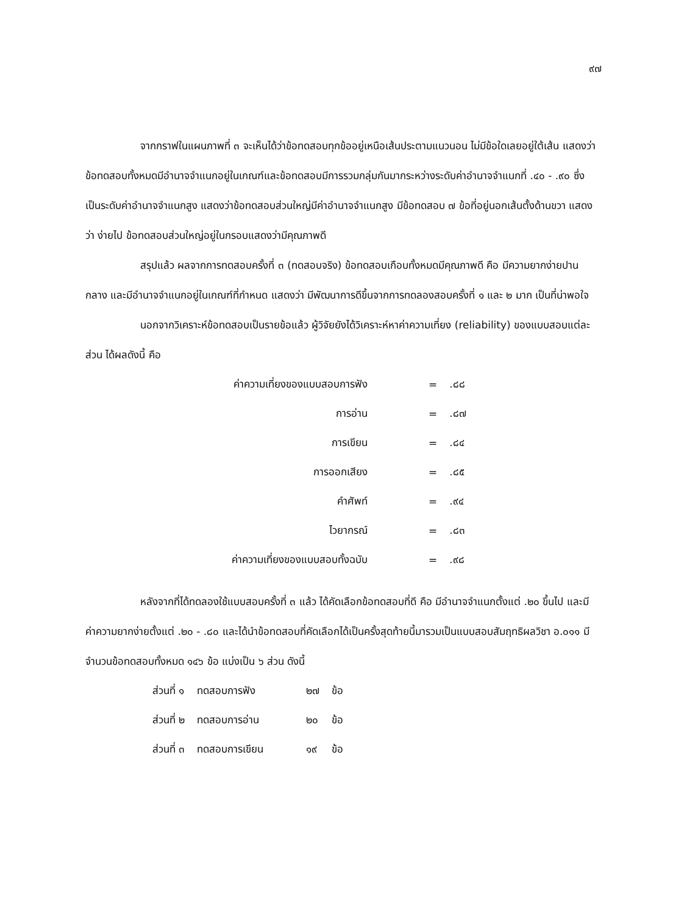๙๗
จากกราฟในแผนภาพที่ ๓ จะเห็นได้ว่าข้อทดสอบทุกข้ออยู่เหนือเส้นประตามแนวนอน ไม่มีข้อใดเลยอยู่ใต้เส้น แสดงว่า ข้อทดสอบทั้งหมดมีอำนาจจำแนกอยู่ในเกณฑ์และข้อทดสอบมีการรวมกลุ่มกันมากระหว่างระดับค่าอำนาจจำแนกที่ .๔๐ - .๙๐ ซึ่งเป็นระดับค่าอำนาจจำแนกสูง แสดงว่าข้อทดสอบส่วนใหญ่มีค่าอำนาจจำแนกสูง มีข้อทดสอบ ๗ ข้อที่อยู่นอกเส้นตั้งด้านขวา แสดงว่า ง่ายไป ข้อทดสอบส่วนใหญ่อยู่ในกรอบแสดงว่ามีคุณภาพดี
สรุปแล้ว ผลจากการทดสอบครั้งที่ ๓ (ทดสอบจริง) ข้อทดสอบเกือบทั้งหมดมีคุณภาพดี คือ มีความยากง่ายปานกลาง และมีอำนาจจำแนกอยู่ในเกณฑ์ที่กำหนด แสดงว่า มีพัฒนาการดีขึ้นจากการทดลองสอบครั้งที่ ๑ และ ๒ มาก เป็นที่น่าพอใจ
นอกจากวิเคราะห์ข้อทดสอบเป็นรายข้อแล้ว ผู้วิจัยยังได้วิเคราะห์หาค่าความเที่ยง (reliability) ของแบบสอบแต่ละส่วน ได้ผลดังนี้ คือ
| ค่าความเที่ยงของแบบสอบการฟัง | = | .๘๘ |
| การอ่าน | = | .๘๗ |
| การเขียน | = | .๘๔ |
| การออกเสียง | = | .๘๕ |
| คำศัพท์ | = | .๙๔ |
| ไวยากรณ์ | = | .๘๓ |
| ค่าความเที่ยงของแบบสอบทั้งฉบับ | = | .๙๘ |
หลังจากที่ได้ทดลองใช้แบบสอบครั้งที่ ๓ แล้ว ได้คัดเลือกข้อทดสอบที่ดี คือ มีอำนาจจำแนกตั้งแต่ .๒๐ ขึ้นไป และมีค่าความยากง่ายตั้งแต่ .๒๐ - .๘๐ และได้นำข้อทดสอบที่คัดเลือกได้เป็นครั้งสุดท้ายนี้มารวมเป็นแบบสอบสัมฤทธิผลวิชา อ.๐๑๑ มีจำนวนข้อทดสอบทั้งหมด ๑๔๖ ข้อ แบ่งเป็น ๖ ส่วน ดังนี้
| ส่วนที่ ๑ | ทดสอบการฟัง | ๒๗ | ข้อ |
| ส่วนที่ ๒ | ทดสอบการอ่าน | ๒๐ | ข้อ |
| ส่วนที่ ๓ | ทดสอบการเขียน | ๑๙ | ข้อ |